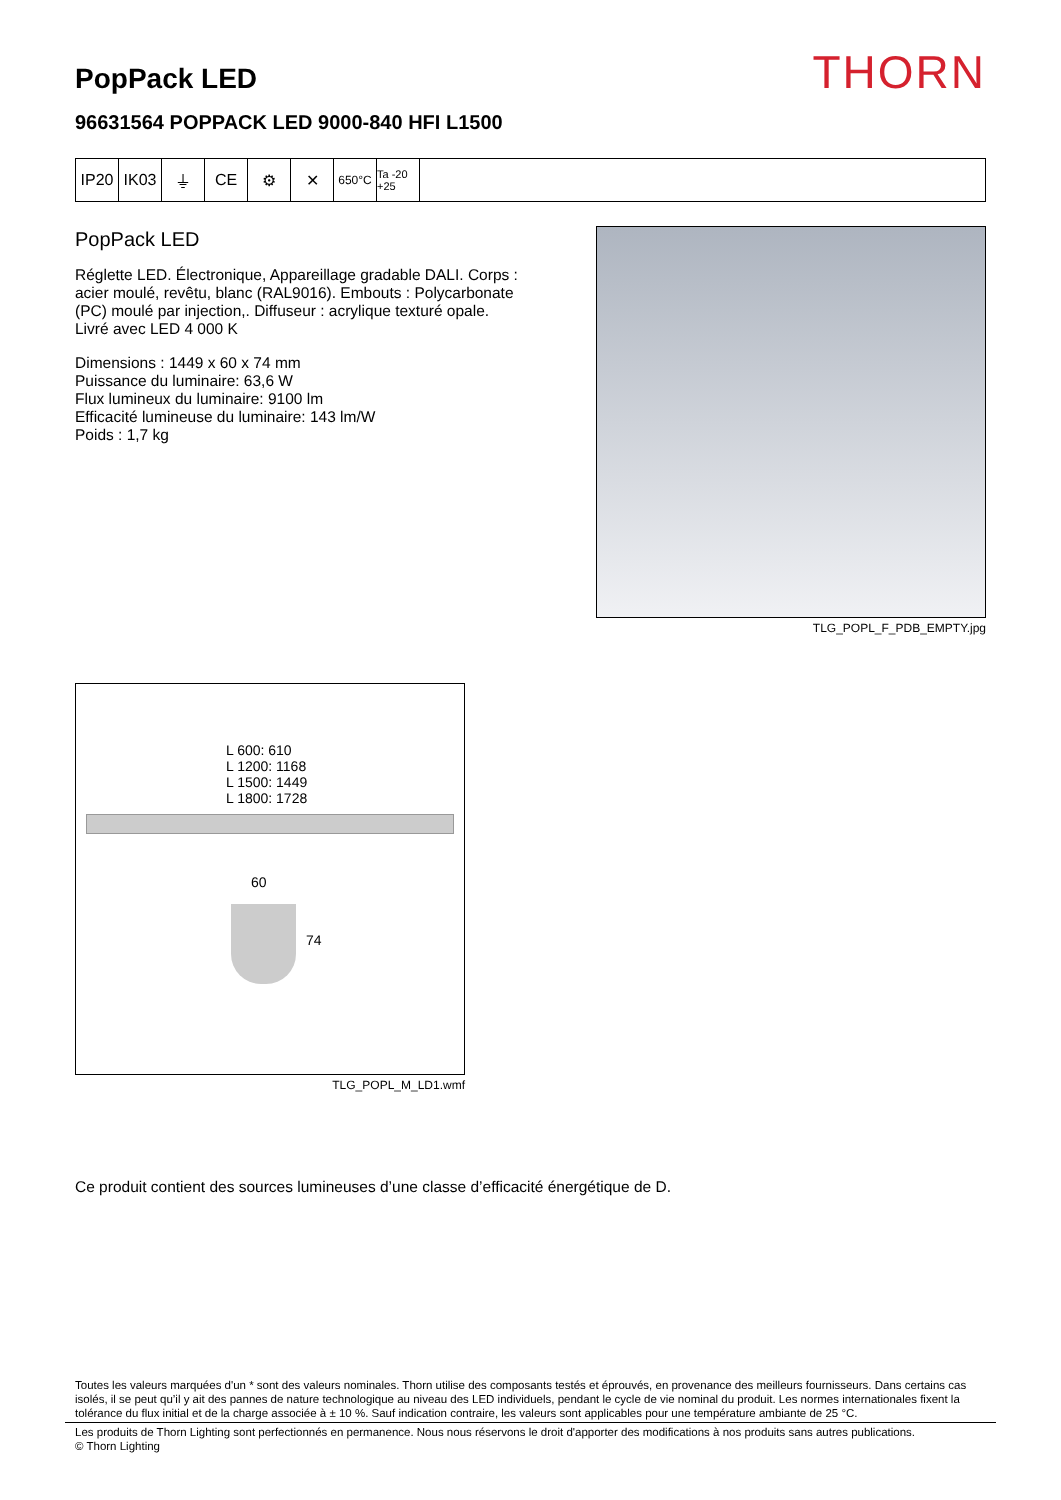PopPack LED
THORN
96631564 POPPACK LED 9000-840 HFI L1500
IP20 IK03 ⏚ CE ⚙ ✕
650°C Ta -20 +25
PopPack LED
Réglette LED. Électronique, Appareillage gradable DALI. Corps : acier moulé, revêtu, blanc (RAL9016). Embouts : Polycarbonate (PC) moulé par injection,. Diffuseur : acrylique texturé opale. Livré avec LED 4 000 K
Dimensions : 1449 x 60 x 74 mm
Puissance du luminaire: 63,6 W
Flux lumineux du luminaire: 9100 lm
Efficacité lumineuse du luminaire: 143 lm/W
Poids : 1,7 kg
TLG_POPL_F_PDB_EMPTY.jpg
L 600: 610
L 1200: 1168
L 1500: 1449
L 1800: 1728
60
74
TLG_POPL_M_LD1.wmf
Ce produit contient des sources lumineuses d’une classe d’efficacité énergétique de D.
Toutes les valeurs marquées d'un * sont des valeurs nominales. Thorn utilise des composants testés et éprouvés, en provenance des meilleurs fournisseurs. Dans certains cas isolés, il se peut qu’il y ait des pannes de nature technologique au niveau des LED individuels, pendant le cycle de vie nominal du produit. Les normes internationales fixent la tolérance du flux initial et de la charge associée à ± 10 %. Sauf indication contraire, les valeurs sont applicables pour une température ambiante de 25 °C.
Les produits de Thorn Lighting sont perfectionnés en permanence. Nous nous réservons le droit d'apporter des modifications à nos produits sans autres publications.
© Thorn Lighting